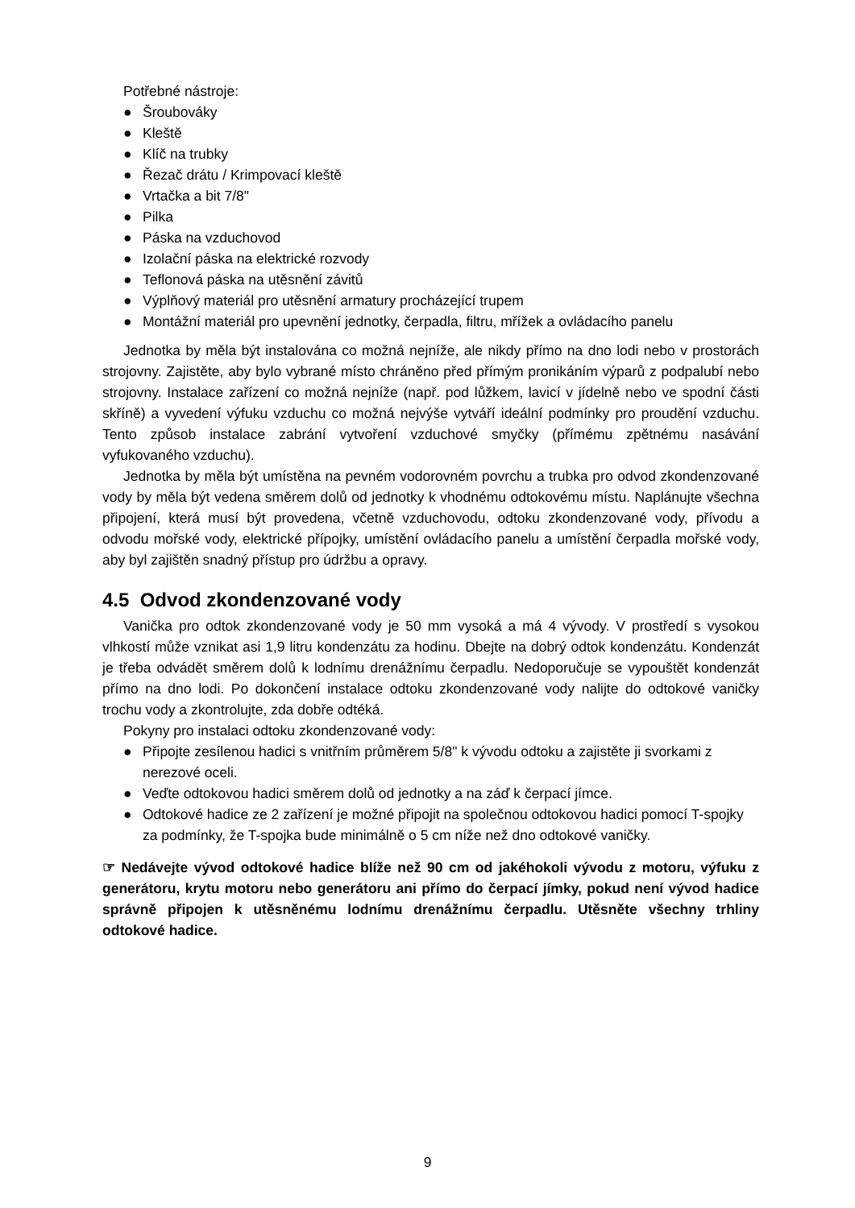Potřebné nástroje:
● Šroubováky
● Kleště
● Klíč na trubky
● Řezač drátu / Krimpovací kleště
● Vrtačka a bit 7/8"
● Pilka
● Páska na vzduchovod
● Izolační páska na elektrické rozvody
● Teflonová páska na utěsnění závitů
● Výplňový materiál pro utěsnění armatury procházející trupem
● Montážní materiál pro upevnění jednotky, čerpadla, filtru, mřížek a ovládacího panelu
Jednotka by měla být instalována co možná nejníže, ale nikdy přímo na dno lodi nebo v prostorách strojovny. Zajistěte, aby bylo vybrané místo chráněno před přímým pronikáním výparů z podpalubí nebo strojovny. Instalace zařízení co možná nejníže (např. pod lůžkem, lavicí v jídelně nebo ve spodní části skříně) a vyvedení výfuku vzduchu co možná nejvýše vytváří ideální podmínky pro proudění vzduchu. Tento způsob instalace zabrání vytvoření vzduchové smyčky (přímému zpětnému nasávání vyfukovaného vzduchu).
Jednotka by měla být umístěna na pevném vodorovném povrchu a trubka pro odvod zkondenzované vody by měla být vedena směrem dolů od jednotky k vhodnému odtokovému místu. Naplánujte všechna připojení, která musí být provedena, včetně vzduchovodu, odtoku zkondenzované vody, přívodu a odvodu mořské vody, elektrické přípojky, umístění ovládacího panelu a umístění čerpadla mořské vody, aby byl zajištěn snadný přístup pro údržbu a opravy.
4.5 Odvod zkondenzované vody
Vanička pro odtok zkondenzované vody je 50 mm vysoká a má 4 vývody. V prostředí s vysokou vlhkostí může vznikat asi 1,9 litru kondenzátu za hodinu. Dbejte na dobrý odtok kondenzátu. Kondenzát je třeba odvádět směrem dolů k lodnímu drenážnímu čerpadlu. Nedoporučuje se vypouštět kondenzát přímo na dno lodi. Po dokončení instalace odtoku zkondenzované vody nalijte do odtokové vaničky trochu vody a zkontrolujte, zda dobře odtéká.
Pokyny pro instalaci odtoku zkondenzované vody:
● Připojte zesílenou hadici s vnitřním průměrem 5/8" k vývodu odtoku a zajistěte ji svorkami z nerezové oceli.
● Veďte odtokovou hadici směrem dolů od jednotky a na záď k čerpací jímce.
● Odtokové hadice ze 2 zařízení je možné připojit na společnou odtokovou hadici pomocí T-spojky za podmínky, že T-spojka bude minimálně o 5 cm níže než dno odtokové vaničky.
☞ Nedávejte vývod odtokové hadice blíže než 90 cm od jakéhokoli vývodu z motoru, výfuku z generátoru, krytu motoru nebo generátoru ani přímo do čerpací jímky, pokud není vývod hadice správně připojen k utěsněnému lodnímu drenážnímu čerpadlu. Utěsněte všechny trhliny odtokové hadice.
9